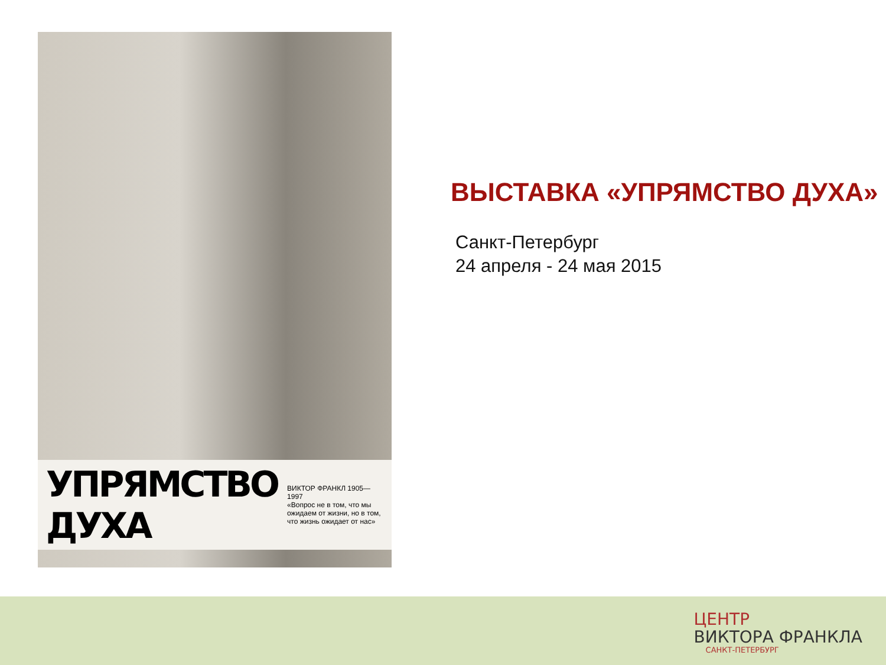УПРЯМСТВО ДУХА ВИКТОР ФРАНКЛ 1905—1997
«Вопрос не в том, что мы ожидаем от жизни, но в том, что жизнь ожидает от нас»
ВЫСТАВКА «УПРЯМСТВО ДУХА»
Санкт-Петербург
24 апреля - 24 мая 2015
ЦЕНТР
ВИКТОРА ФРАНКЛА
САНКТ-ПЕТЕРБУРГ